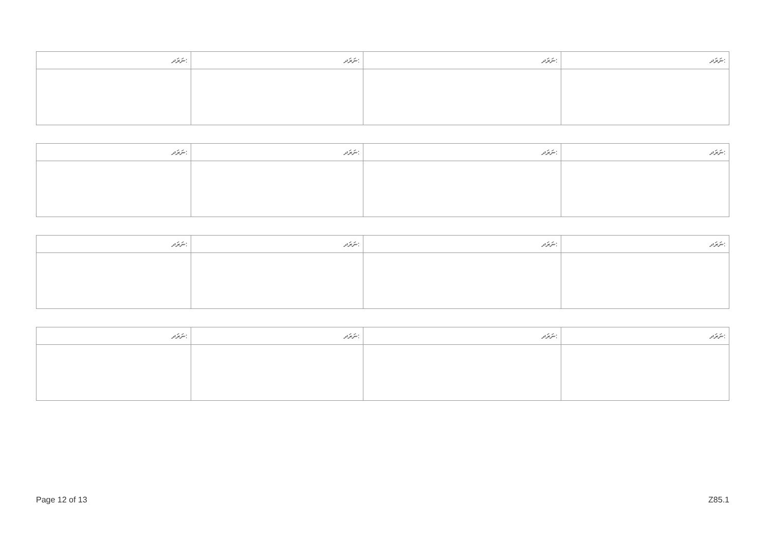| ނަރަދ: | ނަރަދ: | ނަރަދ: | ނަރަދ: |
| --- | --- | --- | --- |
| ނަރަދ: | ނަރަދ: | ނަރަދ: | ނަރަދ: |
| --- | --- | --- | --- |
| ނަރަދ: | ނަރަދ: | ނަރަދ: | ނަރަދ: |
| --- | --- | --- | --- |
| ނަރަދ: | ނަރަދ: | ނަރަދ: | ނަރަދ: |
| --- | --- | --- | --- |
Page 12 of 13 Z85.1